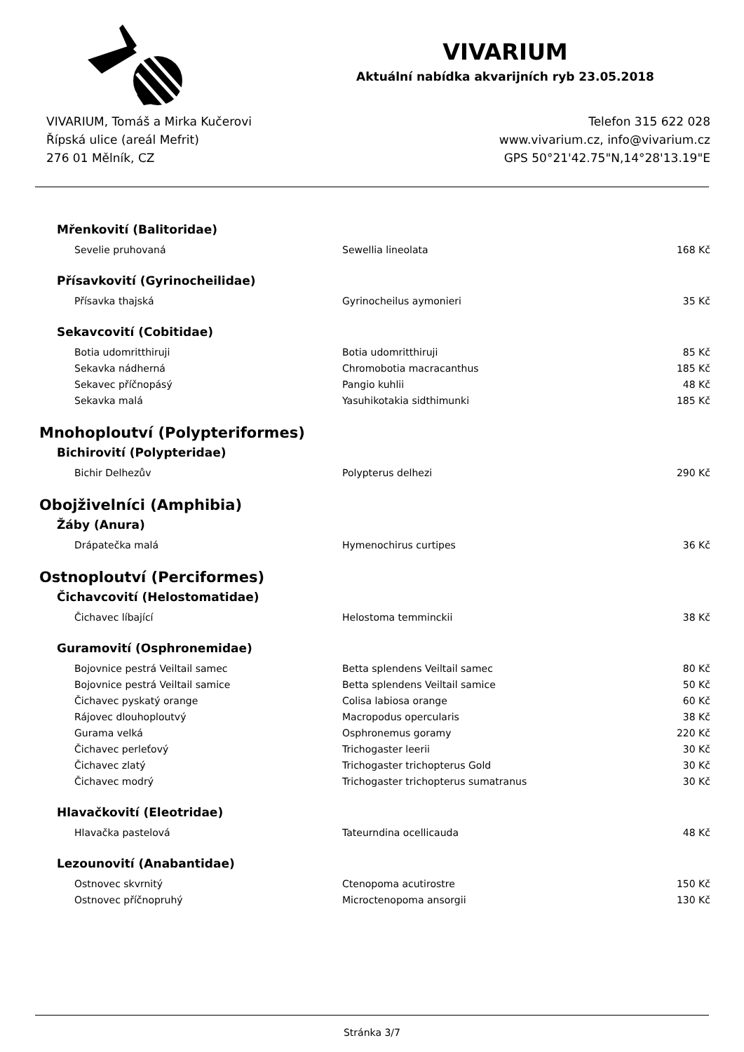VIVARIUM
Aktuální nabídka akvarijních ryb 23.05.2018
VIVARIUM, Tomáš a Mirka Kučerovi
Řípská ulice (areál Mefrit)
276 01 Mělník, CZ
Telefon 315 622 028
www.vivarium.cz, info@vivarium.cz
GPS 50°21'42.75"N,14°28'13.19"E
Mřenkovití (Balitoridae)
| Sevelie pruhovaná | Sewellia lineolata | 168 Kč |
Přísavkovití (Gyrinocheilidae)
| Přísavka thajská | Gyrinocheilus aymonieri | 35 Kč |
Sekavcovití (Cobitidae)
| Botia udomritthiruji | Botia udomritthiruji | 85 Kč |
| Sekavka nádherná | Chromobotia macracanthus | 185 Kč |
| Sekavec příčnopásý | Pangio kuhlii | 48 Kč |
| Sekavka malá | Yasuhikotakia sidthimunki | 185 Kč |
Mnohoploutví (Polypteriformes)
Bichirovití (Polypteridae)
| Bichir Delhezův | Polypterus delhezi | 290 Kč |
Obojživelníci (Amphibia)
Žáby (Anura)
| Drápatečka malá | Hymenochirus curtipes | 36 Kč |
Ostnoploutví (Perciformes)
Čichavcovití (Helostomatidae)
| Čichavec líbající | Helostoma temminckii | 38 Kč |
Guramovití (Osphronemidae)
| Bojovnice pestrá Veiltail samec | Betta splendens Veiltail samec | 80 Kč |
| Bojovnice pestrá Veiltail samice | Betta splendens Veiltail samice | 50 Kč |
| Čichavec pyskatý orange | Colisa labiosa orange | 60 Kč |
| Rájovec dlouhoploutvý | Macropodus opercularis | 38 Kč |
| Gurama velká | Osphronemus goramy | 220 Kč |
| Čichavec perleťový | Trichogaster leerii | 30 Kč |
| Čichavec zlatý | Trichogaster trichopterus Gold | 30 Kč |
| Čichavec modrý | Trichogaster trichopterus sumatranus | 30 Kč |
Hlavačkovití (Eleotridae)
| Hlavačka pastelová | Tateurndina ocellicauda | 48 Kč |
Lezounovití (Anabantidae)
| Ostnovec skvrnitý | Ctenopoma acutirostre | 150 Kč |
| Ostnovec příčnopruhý | Microctenopoma ansorgii | 130 Kč |
Stránka 3/7